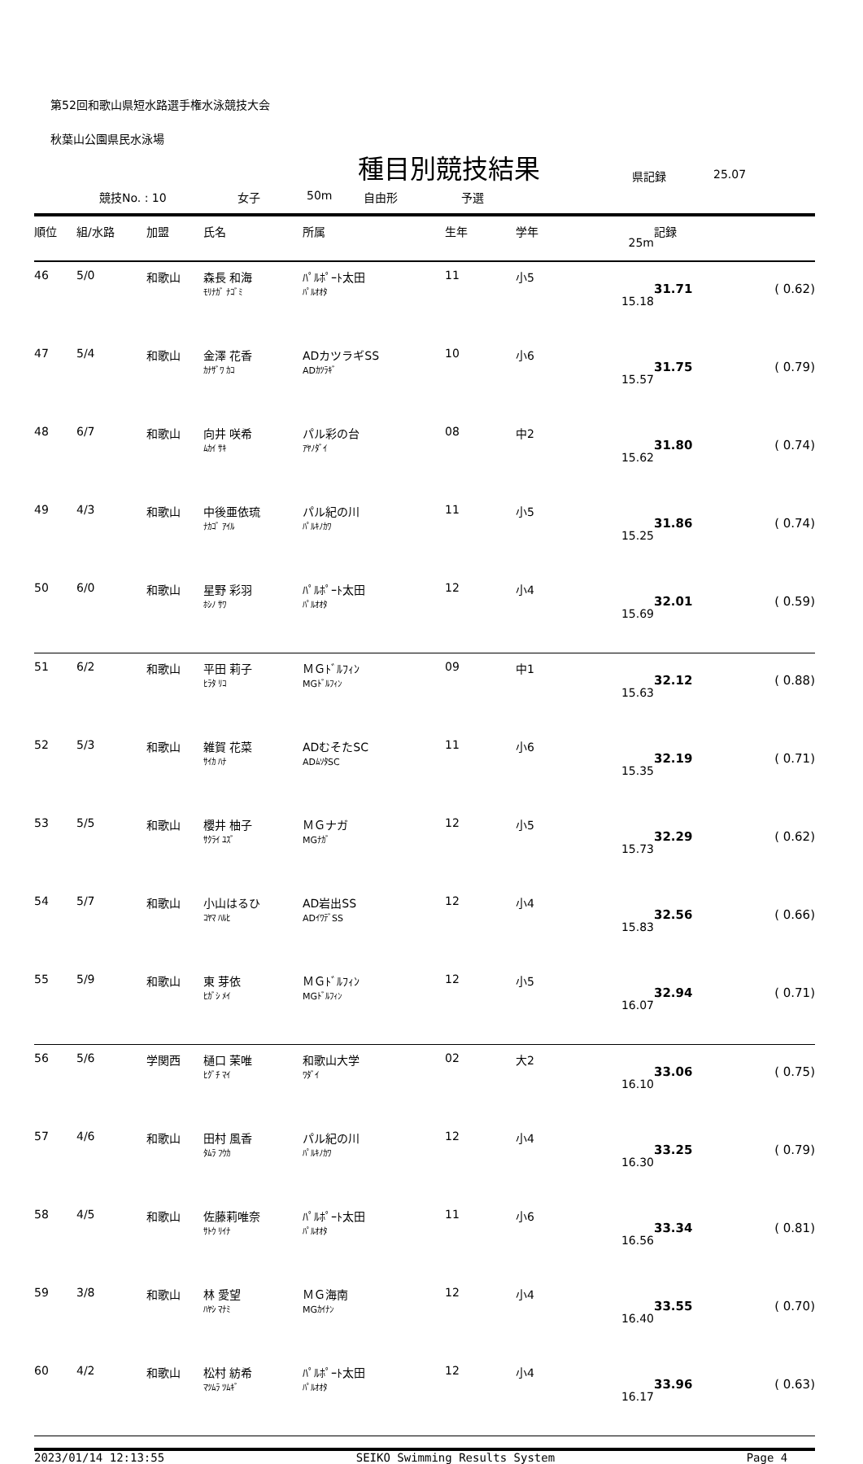第52回和歌山県短水路選手権水泳競技大会
秋葉山公園県民水泳場
種目別競技結果
競技No. : 10 女子 50m 自由形 予選 県記録 25.07
| 順位 | 組/水路 | 加盟 | 氏名 | 所属 | 生年 | 学年 | 25m | 記録 | |
| --- | --- | --- | --- | --- | --- | --- | --- | --- | --- |
| 46 | 5/0 | 和歌山 | 森長 和海 ﾓﾘﾅｶﾞ ﾅｺﾞﾐ | ﾊﾟﾙﾎﾟｰﾄ太田 ﾊﾟﾙｵｵﾀ | 11 | 小5 | 15.18 | 31.71 | ( 0.62) |
| 47 | 5/4 | 和歌山 | 金澤 花香 ｶﾅｻﾞﾜ ｶｺ | ADカツラギSS ADｶﾂﾗｷﾞ | 10 | 小6 | 15.57 | 31.75 | ( 0.79) |
| 48 | 6/7 | 和歌山 | 向井 咲希 ﾑｶｲ ｻｷ | パル彩の台 ｱﾔﾉﾀﾞｲ | 08 | 中2 | 15.62 | 31.80 | ( 0.74) |
| 49 | 4/3 | 和歌山 | 中後亜依琉 ﾅｶｺﾞ ｱｲﾙ | パル紀の川 ﾊﾟﾙｷﾉｶﾜ | 11 | 小5 | 15.25 | 31.86 | ( 0.74) |
| 50 | 6/0 | 和歌山 | 星野 彩羽 ﾎｼﾉ ｻﾜ | ﾊﾟﾙﾎﾟｰﾄ太田 ﾊﾟﾙｵｵﾀ | 12 | 小4 | 15.69 | 32.01 | ( 0.59) |
| 51 | 6/2 | 和歌山 | 平田 莉子 ﾋﾗﾀ ﾘｺ | ＭＧﾄﾞﾙﾌｨﾝ MGﾄﾞﾙﾌｨﾝ | 09 | 中1 | 15.63 | 32.12 | ( 0.88) |
| 52 | 5/3 | 和歌山 | 雑賀 花菜 ｻｲｶ ﾊﾅ | ADむそたSC ADﾑｿﾀSC | 11 | 小6 | 15.35 | 32.19 | ( 0.71) |
| 53 | 5/5 | 和歌山 | 櫻井 柚子 ｻｸﾗｲ ﾕｽﾞ | ＭＧナガ MGﾅｶﾞ | 12 | 小5 | 15.73 | 32.29 | ( 0.62) |
| 54 | 5/7 | 和歌山 | 小山はるひ ｺﾔﾏ ﾊﾙﾋ | AD岩出SS ADｲﾜﾃﾞSS | 12 | 小4 | 15.83 | 32.56 | ( 0.66) |
| 55 | 5/9 | 和歌山 | 東 芽依 ﾋｶﾞｼ ﾒｲ | ＭＧﾄﾞﾙﾌｨﾝ MGﾄﾞﾙﾌｨﾝ | 12 | 小5 | 16.07 | 32.94 | ( 0.71) |
| 56 | 5/6 | 学関西 | 樋口 茉唯 ﾋｸﾞﾁ ﾏｲ | 和歌山大学 ﾜﾀﾞｲ | 02 | 大2 | 16.10 | 33.06 | ( 0.75) |
| 57 | 4/6 | 和歌山 | 田村 風香 ﾀﾑﾗ ﾌｳｶ | パル紀の川 ﾊﾟﾙｷﾉｶﾜ | 12 | 小4 | 16.30 | 33.25 | ( 0.79) |
| 58 | 4/5 | 和歌山 | 佐藤莉唯奈 ｻﾄｳ ﾘｲﾅ | ﾊﾟﾙﾎﾟｰﾄ太田 ﾊﾟﾙｵｵﾀ | 11 | 小6 | 16.56 | 33.34 | ( 0.81) |
| 59 | 3/8 | 和歌山 | 林 愛望 ﾊﾔｼ ﾏﾅﾐ | ＭＧ海南 MGｶｲﾅﾝ | 12 | 小4 | 16.40 | 33.55 | ( 0.70) |
| 60 | 4/2 | 和歌山 | 松村 紡希 ﾏﾂﾑﾗ ﾂﾑｷﾞ | ﾊﾟﾙﾎﾟｰﾄ太田 ﾊﾟﾙｵｵﾀ | 12 | 小4 | 16.17 | 33.96 | ( 0.63) |
2023/01/14 12:13:55 SEIKO Swimming Results System Page 4